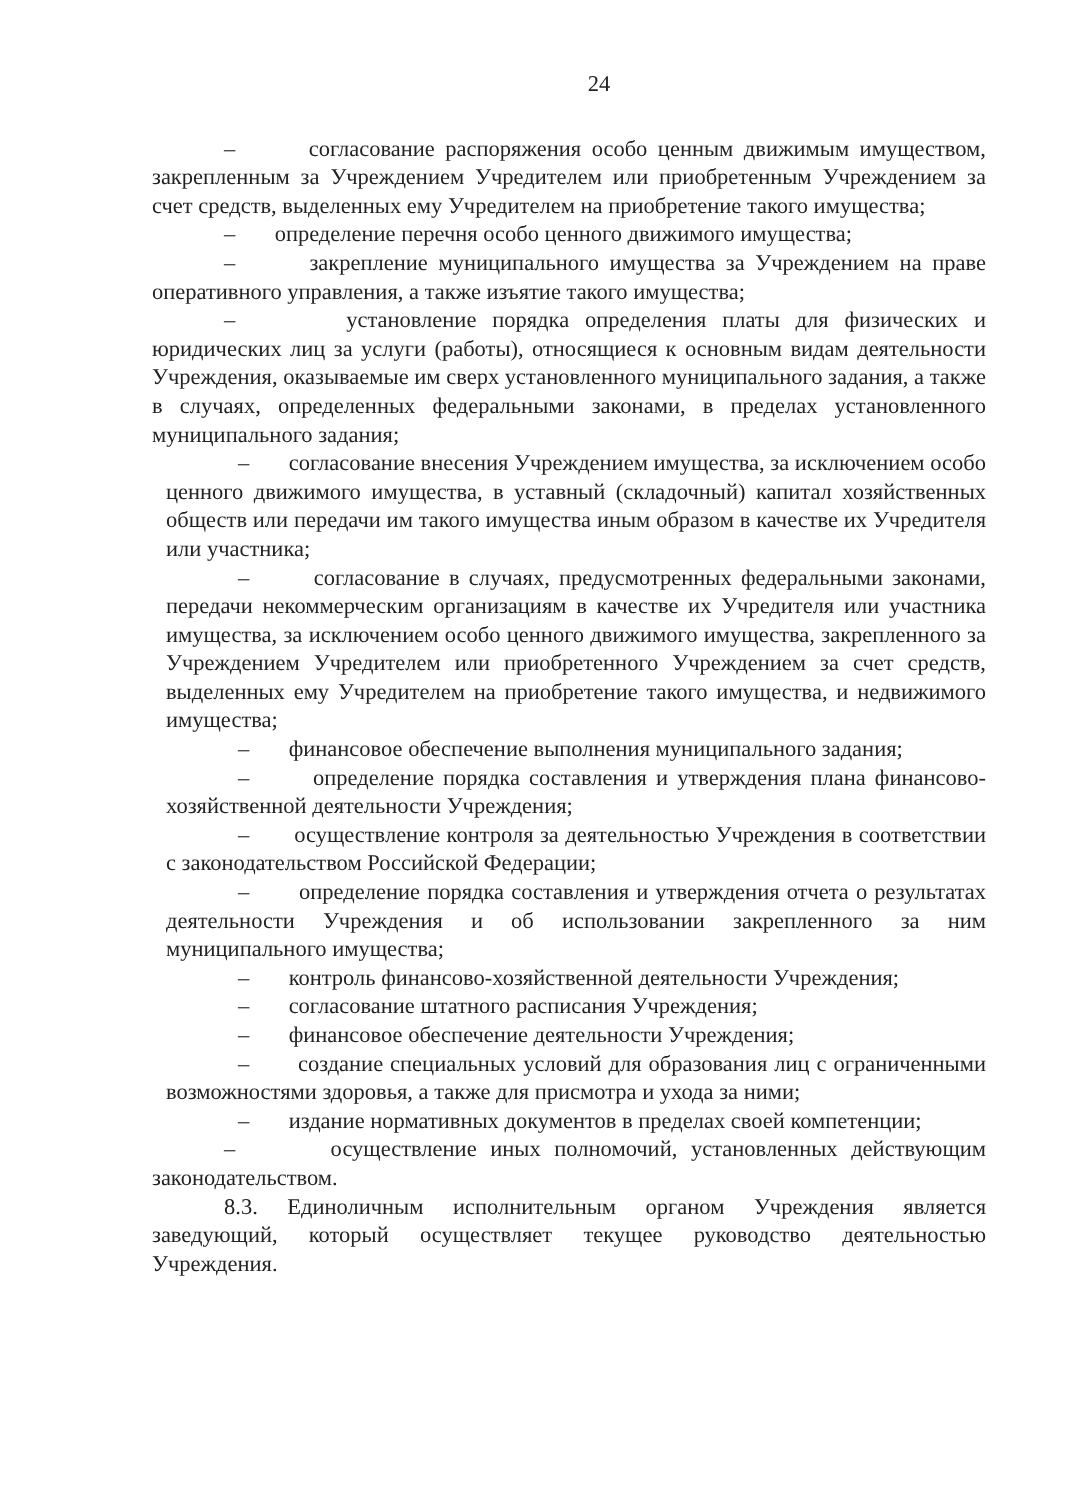24
– согласование распоряжения особо ценным движимым имуществом, закрепленным за Учреждением Учредителем или приобретенным Учреждением за счет средств, выделенных ему Учредителем на приобретение такого имущества;
– определение перечня особо ценного движимого имущества;
– закрепление муниципального имущества за Учреждением на праве оперативного управления, а также изъятие такого имущества;
– установление порядка определения платы для физических и юридических лиц за услуги (работы), относящиеся к основным видам деятельности Учреждения, оказываемые им сверх установленного муниципального задания, а также в случаях, определенных федеральными законами, в пределах установленного муниципального задания;
– согласование внесения Учреждением имущества, за исключением особо ценного движимого имущества, в уставный (складочный) капитал хозяйственных обществ или передачи им такого имущества иным образом в качестве их Учредителя или участника;
– согласование в случаях, предусмотренных федеральными законами, передачи некоммерческим организациям в качестве их Учредителя или участника имущества, за исключением особо ценного движимого имущества, закрепленного за Учреждением Учредителем или приобретенного Учреждением за счет средств, выделенных ему Учредителем на приобретение такого имущества, и недвижимого имущества;
– финансовое обеспечение выполнения муниципального задания;
– определение порядка составления и утверждения плана финансово-хозяйственной деятельности Учреждения;
– осуществление контроля за деятельностью Учреждения в соответствии с законодательством Российской Федерации;
– определение порядка составления и утверждения отчета о результатах деятельности Учреждения и об использовании закрепленного за ним муниципального имущества;
– контроль финансово-хозяйственной деятельности Учреждения;
– согласование штатного расписания Учреждения;
– финансовое обеспечение деятельности Учреждения;
– создание специальных условий для образования лиц с ограниченными возможностями здоровья, а также для присмотра и ухода за ними;
– издание нормативных документов в пределах своей компетенции;
– осуществление иных полномочий, установленных действующим законодательством.
8.3. Единоличным исполнительным органом Учреждения является заведующий, который осуществляет текущее руководство деятельностью Учреждения.